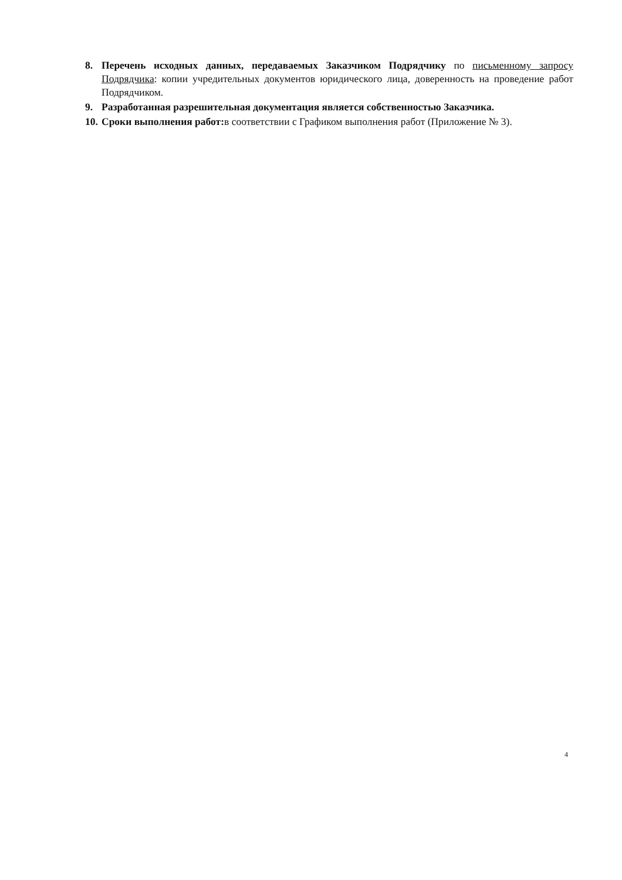8. Перечень исходных данных, передаваемых Заказчиком Подрядчику по письменному запросу Подрядчика: копии учредительных документов юридического лица, доверенность на проведение работ Подрядчиком.
9. Разработанная разрешительная документация является собственностью Заказчика.
10. Сроки выполнения работ: в соответствии с Графиком выполнения работ (Приложение № 3).
4